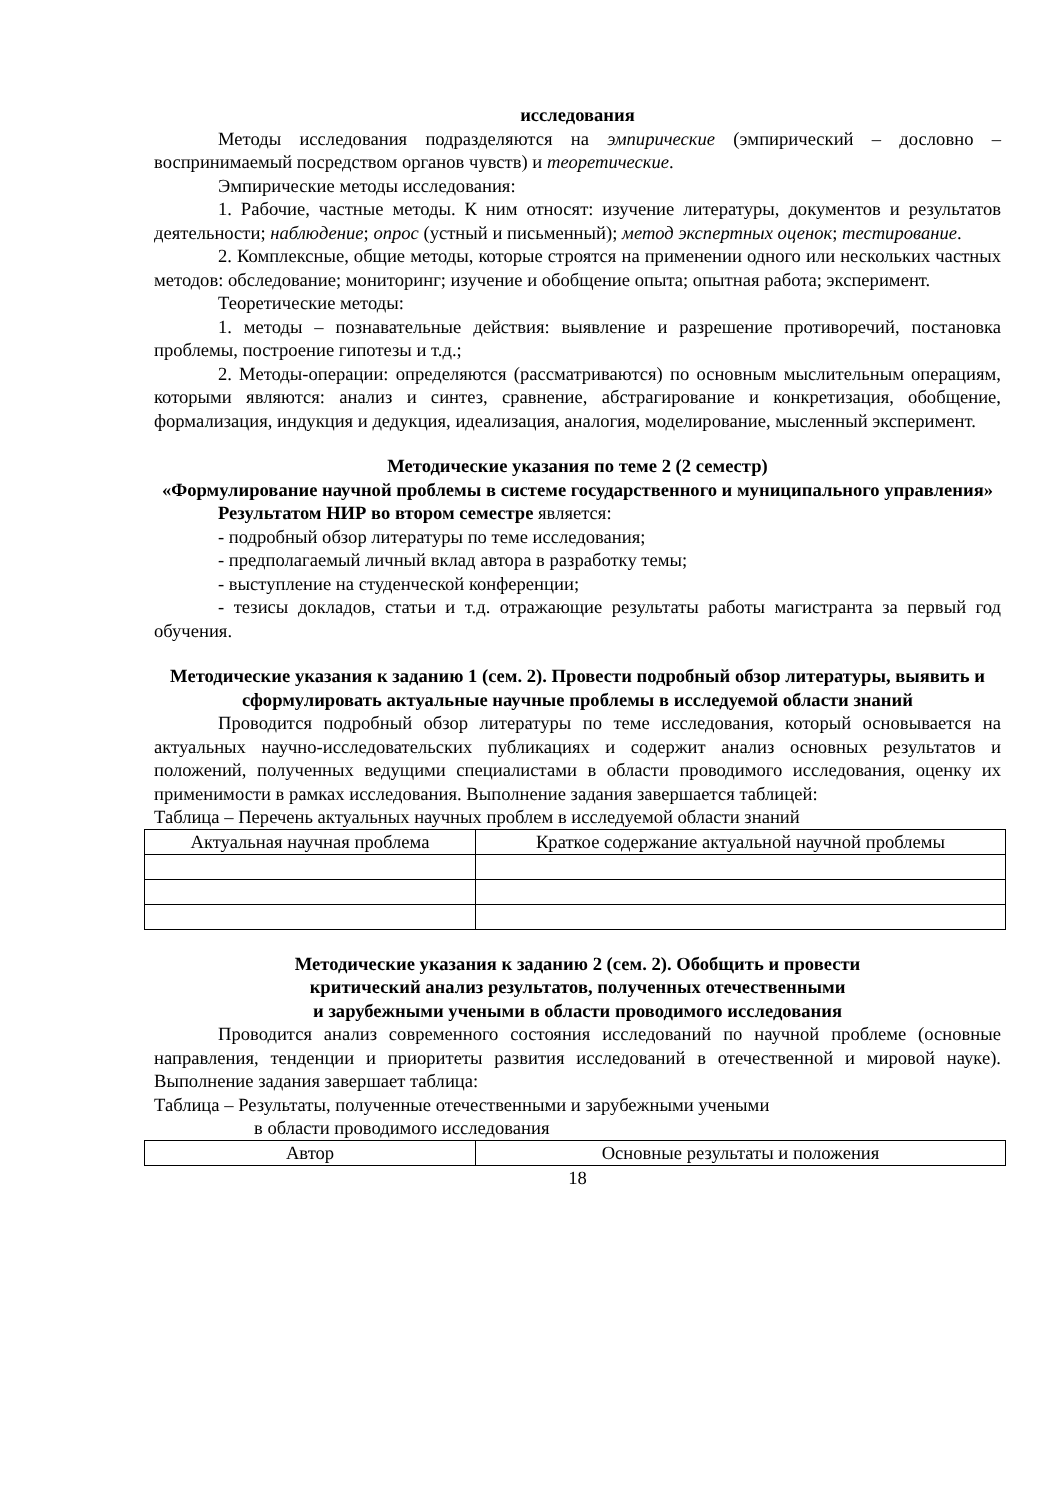исследования
Методы исследования подразделяются на эмпирические (эмпирический – дословно – воспринимаемый посредством органов чувств) и теоретические.
Эмпирические методы исследования:
1. Рабочие, частные методы. К ним относят: изучение литературы, документов и результатов деятельности; наблюдение; опрос (устный и письменный); метод экспертных оценок; тестирование.
2. Комплексные, общие методы, которые строятся на применении одного или нескольких частных методов: обследование; мониторинг; изучение и обобщение опыта; опытная работа; эксперимент.
Теоретические методы:
1. методы – познавательные действия: выявление и разрешение противоречий, постановка проблемы, построение гипотезы и т.д.;
2. Методы-операции: определяются (рассматриваются) по основным мыслительным операциям, которыми являются: анализ и синтез, сравнение, абстрагирование и конкретизация, обобщение, формализация, индукция и дедукция, идеализация, аналогия, моделирование, мысленный эксперимент.
Методические указания по теме 2 (2 семестр)
«Формулирование научной проблемы в системе государственного и муниципального управления»
Результатом НИР во втором семестре является:
- подробный обзор литературы по теме исследования;
- предполагаемый личный вклад автора в разработку темы;
- выступление на студенческой конференции;
- тезисы докладов, статьи и т.д. отражающие результаты работы магистранта за первый год обучения.
Методические указания к заданию 1 (сем. 2). Провести подробный обзор литературы, выявить и сформулировать актуальные научные проблемы в исследуемой области знаний
Проводится подробный обзор литературы по теме исследования, который основывается на актуальных научно-исследовательских публикациях и содержит анализ основных результатов и положений, полученных ведущими специалистами в области проводимого исследования, оценку их применимости в рамках исследования. Выполнение задания завершается таблицей:
Таблица – Перечень актуальных научных проблем в исследуемой области знаний
| Актуальная научная проблема | Краткое содержание актуальной научной проблемы |
| --- | --- |
Методические указания к заданию 2 (сем. 2). Обобщить и провести
критический анализ результатов, полученных отечественными
и зарубежными учеными в области проводимого исследования
Проводится анализ современного состояния исследований по научной проблеме (основные направления, тенденции и приоритеты развития исследований в отечественной и мировой науке). Выполнение задания завершает таблица:
Таблица – Результаты, полученные отечественными и зарубежными учеными
в области проводимого исследования
| Автор | Основные результаты и положения |
| --- | --- |
18